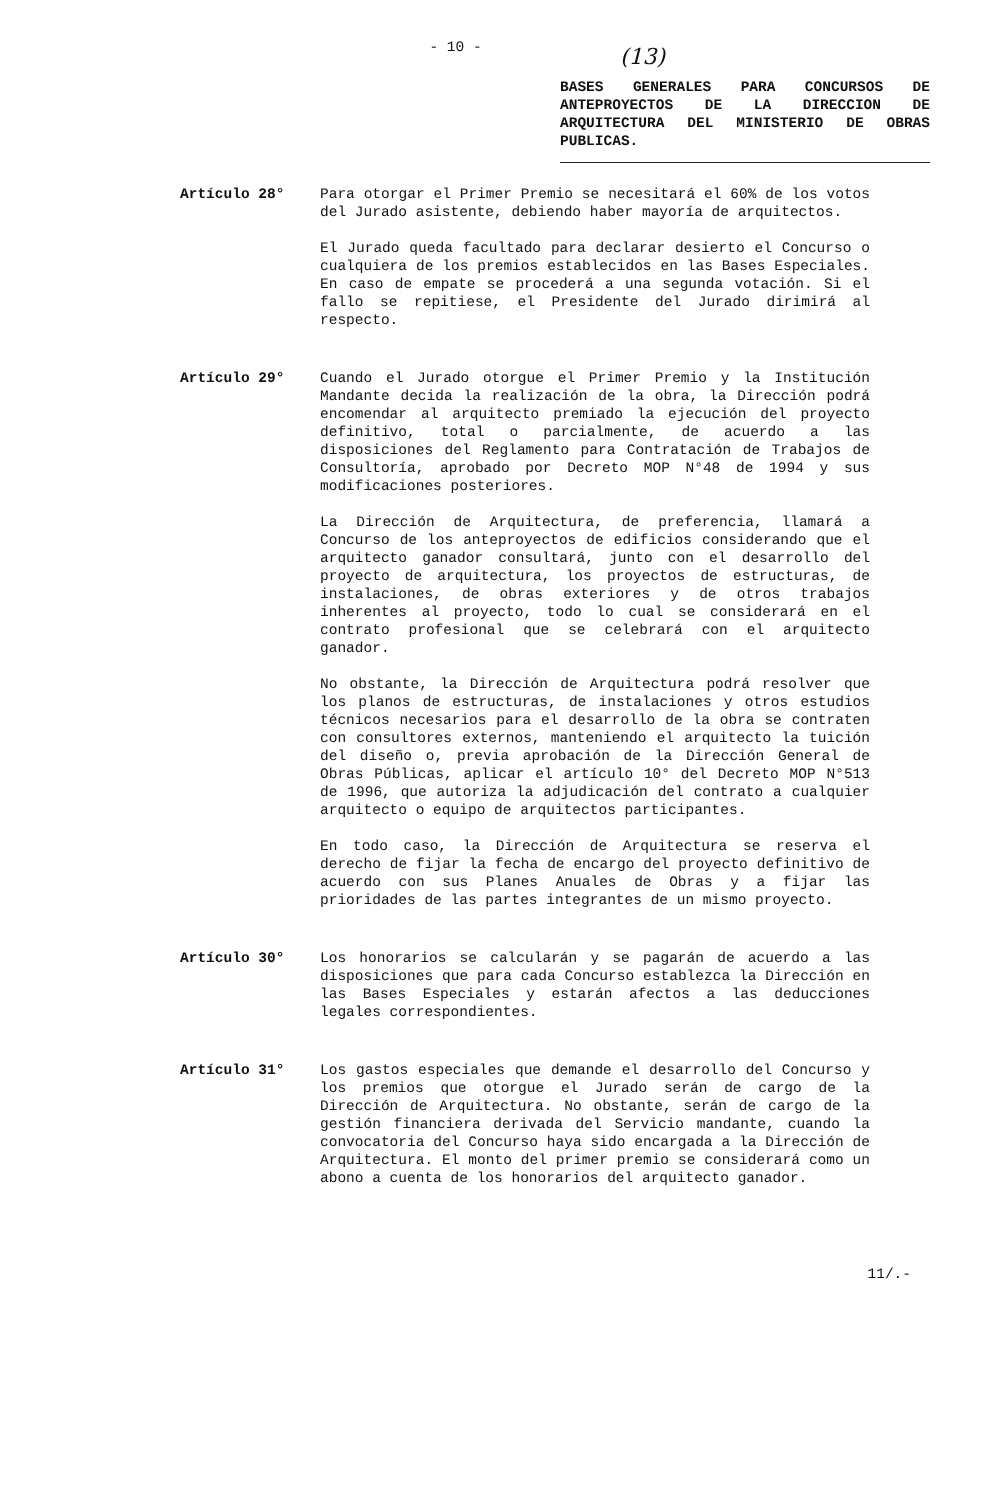- 10 -
(13)
BASES GENERALES PARA CONCURSOS DE ANTEPROYECTOS DE LA DIRECCION DE ARQUITECTURA DEL MINISTERIO DE OBRAS PUBLICAS.
Artículo 28° Para otorgar el Primer Premio se necesitará el 60% de los votos del Jurado asistente, debiendo haber mayoría de arquitectos.
El Jurado queda facultado para declarar desierto el Concurso o cualquiera de los premios establecidos en las Bases Especiales. En caso de empate se procederá a una segunda votación. Si el fallo se repitiese, el Presidente del Jurado dirimirá al respecto.
Artículo 29° Cuando el Jurado otorgue el Primer Premio y la Institución Mandante decida la realización de la obra, la Dirección podrá encomendar al arquitecto premiado la ejecución del proyecto definitivo, total o parcialmente, de acuerdo a las disposiciones del Reglamento para Contratación de Trabajos de Consultoría, aprobado por Decreto MOP N°48 de 1994 y sus modificaciones posteriores.
La Dirección de Arquitectura, de preferencia, llamará a Concurso de los anteproyectos de edificios considerando que el arquitecto ganador consultará, junto con el desarrollo del proyecto de arquitectura, los proyectos de estructuras, de instalaciones, de obras exteriores y de otros trabajos inherentes al proyecto, todo lo cual se considerará en el contrato profesional que se celebrará con el arquitecto ganador.
No obstante, la Dirección de Arquitectura podrá resolver que los planos de estructuras, de instalaciones y otros estudios técnicos necesarios para el desarrollo de la obra se contraten con consultores externos, manteniendo el arquitecto la tuición del diseño o, previa aprobación de la Dirección General de Obras Públicas, aplicar el artículo 10° del Decreto MOP N°513 de 1996, que autoriza la adjudicación del contrato a cualquier arquitecto o equipo de arquitectos participantes.
En todo caso, la Dirección de Arquitectura se reserva el derecho de fijar la fecha de encargo del proyecto definitivo de acuerdo con sus Planes Anuales de Obras y a fijar las prioridades de las partes integrantes de un mismo proyecto.
Artículo 30° Los honorarios se calcularán y se pagarán de acuerdo a las disposiciones que para cada Concurso establezca la Dirección en las Bases Especiales y estarán afectos a las deducciones legales correspondientes.
Artículo 31° Los gastos especiales que demande el desarrollo del Concurso y los premios que otorgue el Jurado serán de cargo de la Dirección de Arquitectura. No obstante, serán de cargo de la gestión financiera derivada del Servicio mandante, cuando la convocatoria del Concurso haya sido encargada a la Dirección de Arquitectura. El monto del primer premio se considerará como un abono a cuenta de los honorarios del arquitecto ganador.
11/.-